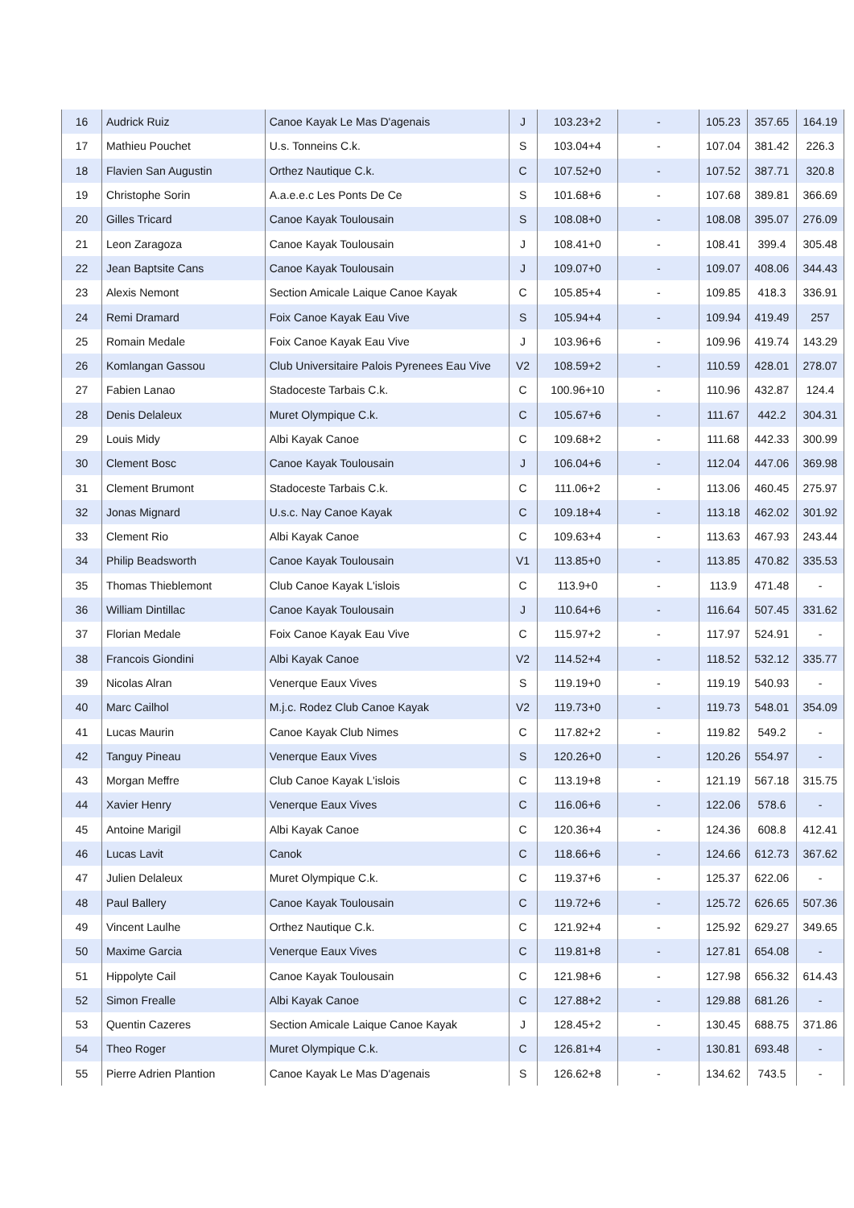| 16 | Audrick Ruiz | Canoe Kayak Le Mas D'agenais | J | 103.23+2 | - | 105.23 | 357.65 | 164.19 |
| 17 | Mathieu Pouchet | U.s. Tonneins C.k. | S | 103.04+4 | - | 107.04 | 381.42 | 226.3 |
| 18 | Flavien San Augustin | Orthez Nautique C.k. | C | 107.52+0 | - | 107.52 | 387.71 | 320.8 |
| 19 | Christophe Sorin | A.a.e.e.c Les Ponts De Ce | S | 101.68+6 | - | 107.68 | 389.81 | 366.69 |
| 20 | Gilles Tricard | Canoe Kayak Toulousain | S | 108.08+0 | - | 108.08 | 395.07 | 276.09 |
| 21 | Leon Zaragoza | Canoe Kayak Toulousain | J | 108.41+0 | - | 108.41 | 399.4 | 305.48 |
| 22 | Jean Baptsite Cans | Canoe Kayak Toulousain | J | 109.07+0 | - | 109.07 | 408.06 | 344.43 |
| 23 | Alexis Nemont | Section Amicale Laique Canoe Kayak | C | 105.85+4 | - | 109.85 | 418.3 | 336.91 |
| 24 | Remi Dramard | Foix Canoe Kayak Eau Vive | S | 105.94+4 | - | 109.94 | 419.49 | 257 |
| 25 | Romain Medale | Foix Canoe Kayak Eau Vive | J | 103.96+6 | - | 109.96 | 419.74 | 143.29 |
| 26 | Komlangan Gassou | Club Universitaire Palois Pyrenees Eau Vive | V2 | 108.59+2 | - | 110.59 | 428.01 | 278.07 |
| 27 | Fabien Lanao | Stadoceste Tarbais C.k. | C | 100.96+10 | - | 110.96 | 432.87 | 124.4 |
| 28 | Denis Delaleux | Muret Olympique C.k. | C | 105.67+6 | - | 111.67 | 442.2 | 304.31 |
| 29 | Louis Midy | Albi Kayak Canoe | C | 109.68+2 | - | 111.68 | 442.33 | 300.99 |
| 30 | Clement Bosc | Canoe Kayak Toulousain | J | 106.04+6 | - | 112.04 | 447.06 | 369.98 |
| 31 | Clement Brumont | Stadoceste Tarbais C.k. | C | 111.06+2 | - | 113.06 | 460.45 | 275.97 |
| 32 | Jonas Mignard | U.s.c. Nay Canoe Kayak | C | 109.18+4 | - | 113.18 | 462.02 | 301.92 |
| 33 | Clement Rio | Albi Kayak Canoe | C | 109.63+4 | - | 113.63 | 467.93 | 243.44 |
| 34 | Philip Beadsworth | Canoe Kayak Toulousain | V1 | 113.85+0 | - | 113.85 | 470.82 | 335.53 |
| 35 | Thomas Thieblemont | Club Canoe Kayak L'islois | C | 113.9+0 | - | 113.9 | 471.48 | - |
| 36 | William Dintillac | Canoe Kayak Toulousain | J | 110.64+6 | - | 116.64 | 507.45 | 331.62 |
| 37 | Florian Medale | Foix Canoe Kayak Eau Vive | C | 115.97+2 | - | 117.97 | 524.91 | - |
| 38 | Francois Giondini | Albi Kayak Canoe | V2 | 114.52+4 | - | 118.52 | 532.12 | 335.77 |
| 39 | Nicolas Alran | Venerque Eaux Vives | S | 119.19+0 | - | 119.19 | 540.93 | - |
| 40 | Marc Cailhol | M.j.c. Rodez Club Canoe Kayak | V2 | 119.73+0 | - | 119.73 | 548.01 | 354.09 |
| 41 | Lucas Maurin | Canoe Kayak Club Nimes | C | 117.82+2 | - | 119.82 | 549.2 | - |
| 42 | Tanguy Pineau | Venerque Eaux Vives | S | 120.26+0 | - | 120.26 | 554.97 | - |
| 43 | Morgan Meffre | Club Canoe Kayak L'islois | C | 113.19+8 | - | 121.19 | 567.18 | 315.75 |
| 44 | Xavier Henry | Venerque Eaux Vives | C | 116.06+6 | - | 122.06 | 578.6 | - |
| 45 | Antoine Marigil | Albi Kayak Canoe | C | 120.36+4 | - | 124.36 | 608.8 | 412.41 |
| 46 | Lucas Lavit | Canok | C | 118.66+6 | - | 124.66 | 612.73 | 367.62 |
| 47 | Julien Delaleux | Muret Olympique C.k. | C | 119.37+6 | - | 125.37 | 622.06 | - |
| 48 | Paul Ballery | Canoe Kayak Toulousain | C | 119.72+6 | - | 125.72 | 626.65 | 507.36 |
| 49 | Vincent Laulhe | Orthez Nautique C.k. | C | 121.92+4 | - | 125.92 | 629.27 | 349.65 |
| 50 | Maxime Garcia | Venerque Eaux Vives | C | 119.81+8 | - | 127.81 | 654.08 | - |
| 51 | Hippolyte Cail | Canoe Kayak Toulousain | C | 121.98+6 | - | 127.98 | 656.32 | 614.43 |
| 52 | Simon Frealle | Albi Kayak Canoe | C | 127.88+2 | - | 129.88 | 681.26 | - |
| 53 | Quentin Cazeres | Section Amicale Laique Canoe Kayak | J | 128.45+2 | - | 130.45 | 688.75 | 371.86 |
| 54 | Theo Roger | Muret Olympique C.k. | C | 126.81+4 | - | 130.81 | 693.48 | - |
| 55 | Pierre Adrien Plantion | Canoe Kayak Le Mas D'agenais | S | 126.62+8 | - | 134.62 | 743.5 | - |